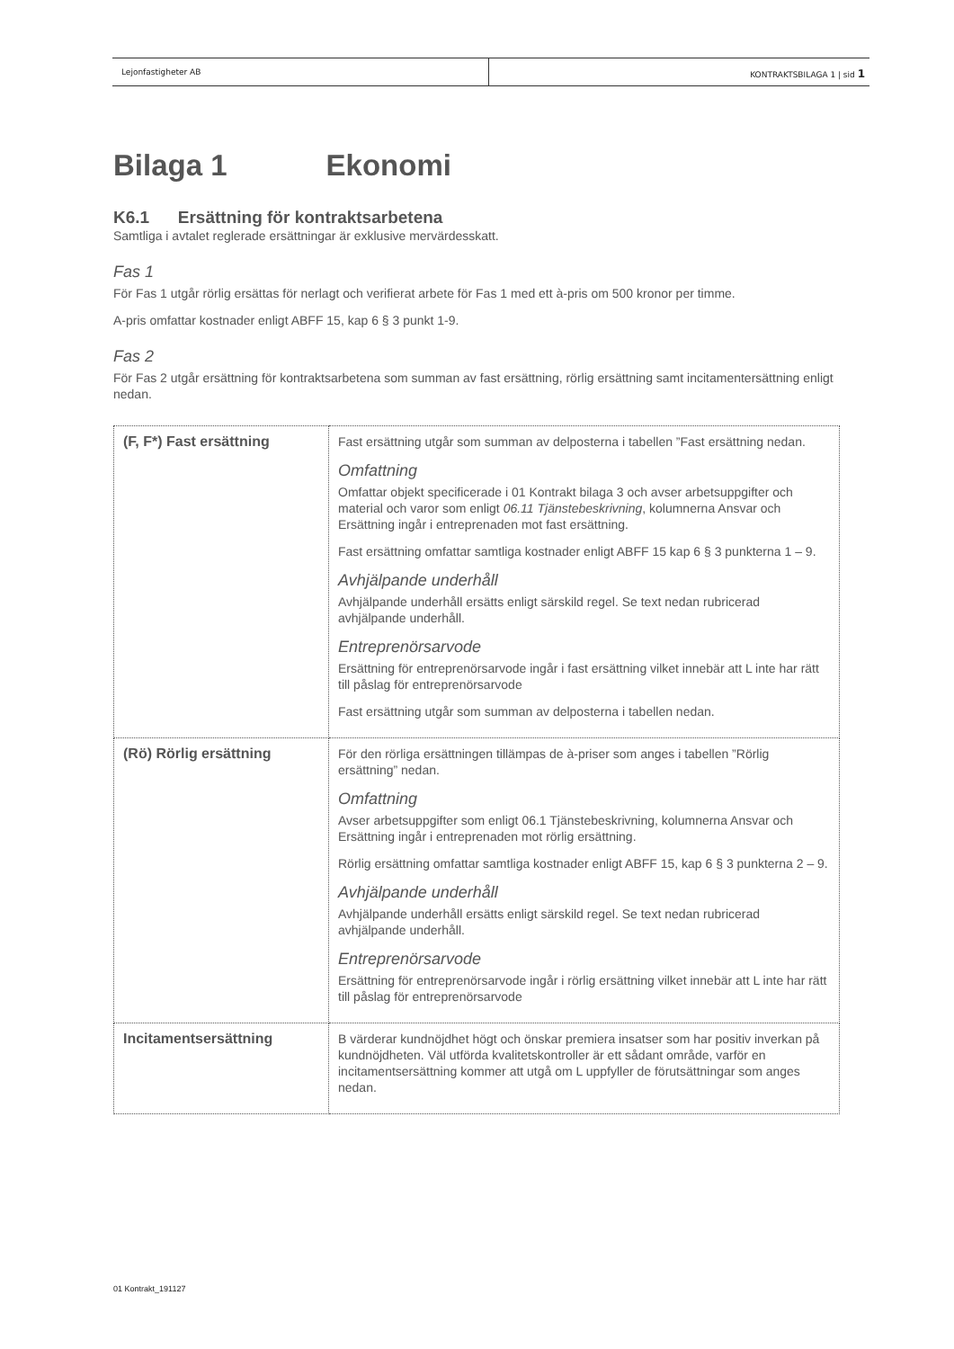Lejonfastigheter AB KONTRAKTSBILAGA 1 | sid 1
Bilaga 1 Ekonomi
K6.1 Ersättning för kontraktsarbetena
Samtliga i avtalet reglerade ersättningar är exklusive mervärdesskatt.
Fas 1
För Fas 1 utgår rörlig ersättas för nerlagt och verifierat arbete för Fas 1 med ett à-pris om 500 kronor per timme.
A-pris omfattar kostnader enligt ABFF 15, kap 6 § 3 punkt 1-9.
Fas 2
För Fas 2 utgår ersättning för kontraktsarbetena som summan av fast ersättning, rörlig ersättning samt incitamentersättning enligt nedan.
| (F, F*) Fast ersättning | Fast ersättning utgår som summan av delposterna i tabellen ”Fast ersättning nedan. Omfattning Omfattar objekt specificerade i 01 Kontrakt bilaga 3 och avser arbetsuppgifter och material och varor som enligt 06.11 Tjänstebeskrivning , kolumnerna Ansvar och Ersättning ingår i entreprenaden mot fast ersättning. Fast ersättning omfattar samtliga kostnader enligt ABFF 15 kap 6 § 3 punkterna 1 – 9. Avhjälpande underhåll Avhjälpande underhåll ersätts enligt särskild regel. Se text nedan rubricerad avhjälpande underhåll. Entreprenörsarvode Ersättning för entreprenörsarvode ingår i fast ersättning vilket innebär att L inte har rätt till påslag för entreprenörsarvode Fast ersättning utgår som summan av delposterna i tabellen nedan. |
| (Rö) Rörlig ersättning | För den rörliga ersättningen tillämpas de à-priser som anges i tabellen ”Rörlig ersättning” nedan. Omfattning Avser arbetsuppgifter som enligt 06.1 Tjänstebeskrivning, kolumnerna Ansvar och Ersättning ingår i entreprenaden mot rörlig ersättning. Rörlig ersättning omfattar samtliga kostnader enligt ABFF 15, kap 6 § 3 punkterna 2 – 9. Avhjälpande underhåll Avhjälpande underhåll ersätts enligt särskild regel. Se text nedan rubricerad avhjälpande underhåll. Entreprenörsarvode Ersättning för entreprenörsarvode ingår i rörlig ersättning vilket innebär att L inte har rätt till påslag för entreprenörsarvode |
| Incitamentsersättning | B värderar kundnöjdhet högt och önskar premiera insatser som har positiv inverkan på kundnöjdheten. Väl utförda kvalitetskontroller är ett sådant område, varför en incitamentsersättning kommer att utgå om L uppfyller de förutsättningar som anges nedan. |
01 Kontrakt_191127